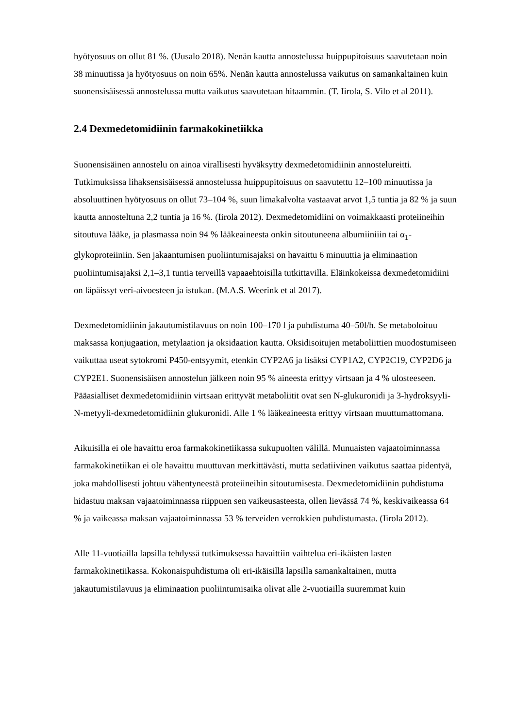hyötyosuus on ollut 81 %. (Uusalo 2018). Nenän kautta annostelussa huippupitoisuus saavutetaan noin 38 minuutissa ja hyötyosuus on noin 65%. Nenän kautta annostelussa vaikutus on samankaltainen kuin suonensisäisessä annostelussa mutta vaikutus saavutetaan hitaammin. (T. Iirola, S. Vilo et al 2011).
2.4 Dexmedetomidiinin farmakokinetiikka
Suonensisäinen annostelu on ainoa virallisesti hyväksytty dexmedetomidiinin annostelureitti. Tutkimuksissa lihaksensisäisessä annostelussa huippupitoisuus on saavutettu 12–100 minuutissa ja absoluuttinen hyötyosuus on ollut 73–104 %, suun limakalvolta vastaavat arvot 1,5 tuntia ja 82 % ja suun kautta annosteltuna 2,2 tuntia ja 16 %. (Iirola 2012). Dexmedetomidiini on voimakkaasti proteiineihin sitoutuva lääke, ja plasmassa noin 94 % lääkeaineesta onkin sitoutuneena albumiiniiin tai α<sub>1</sub>-glykoproteiiniin. Sen jakaantumisen puoliintumisajaksi on havaittu 6 minuuttia ja eliminaation puoliintumisajaksi 2,1–3,1 tuntia terveillä vapaaehtoisilla tutkittavilla. Eläinkokeissa dexmedetomidiini on läpäissyt veri-aivoesteen ja istukan. (M.A.S. Weerink et al 2017).
Dexmedetomidiinin jakautumistilavuus on noin 100–170 l ja puhdistuma 40–50l/h. Se metaboloituu maksassa konjugaation, metylaation ja oksidaation kautta. Oksidisoitujen metaboliittien muodostumiseen vaikuttaa useat sytokromi P450-entsyymit, etenkin CYP2A6 ja lisäksi CYP1A2, CYP2C19, CYP2D6 ja CYP2E1. Suonensisäisen annostelun jälkeen noin 95 % aineesta erittyy virtsaan ja 4 % ulosteeseen. Pääasialliset dexmedetomidiinin virtsaan erittyvät metaboliitit ovat sen N-glukuronidi ja 3-hydroksyyli-N-metyyli-dexmedetomidiinin glukuronidi. Alle 1 % lääkeaineesta erittyy virtsaan muuttumattomana.
Aikuisilla ei ole havaittu eroa farmakokinetiikassa sukupuolten välillä. Munuaisten vajaatoiminnassa farmakokinetiikan ei ole havaittu muuttuvan merkittävästi, mutta sedatiivinen vaikutus saattaa pidentyä, joka mahdollisesti johtuu vähentyneestä proteiineihin sitoutumisesta. Dexmedetomidiinin puhdistuma hidastuu maksan vajaatoiminnassa riippuen sen vaikeusasteesta, ollen lievässä 74 %, keskivaikeassa 64 % ja vaikeassa maksan vajaatoiminnassa 53 % terveiden verrokkien puhdistumasta. (Iirola 2012).
Alle 11-vuotiailla lapsilla tehdyssä tutkimuksessa havaittiin vaihtelua eri-ikäisten lasten farmakokinetiikassa. Kokonaispuhdistuma oli eri-ikäisillä lapsilla samankaltainen, mutta jakautumistilavuus ja eliminaation puoliintumisaika olivat alle 2-vuotiailla suuremmat kuin